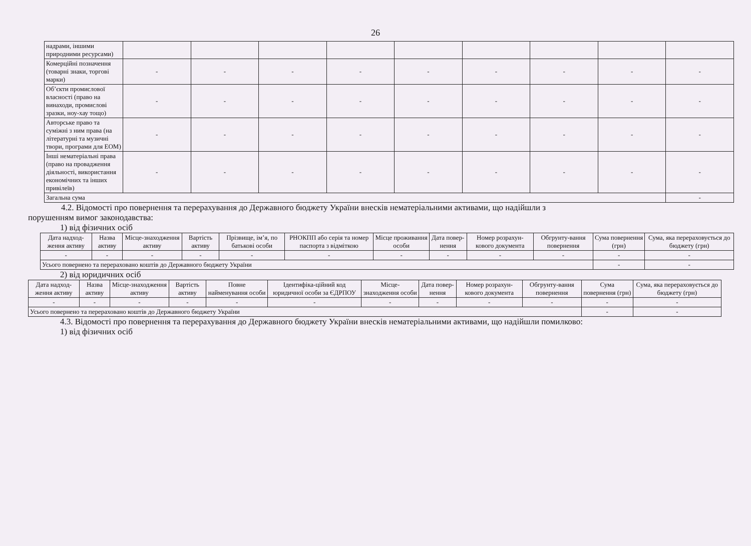26
| надрами, іншими природними ресурсами) | | | | | | | | | |
| Комерційні позначення (товарні знаки, торгові марки) | - | - | - | - | - | - | - | - | - |
| Об’єкти промислової власності (право на винаходи, промислові зразки, ноу-хау тощо) | - | - | - | - | - | - | - | - | - |
| Авторське право та суміжні з ним права (на літературні та музичні твори, програми для ЕОМ) | - | - | - | - | - | - | - | - | - |
| Інші нематеріальні права (право на провадження діяльності, використання економічних та інших привілеїв) | - | - | - | - | - | - | - | - | - |
| Загальна сума | | | | | | | | | - |
4.2. Відомості про повернення та перерахування до Державного бюджету України внесків нематеріальними активами, що надійшли з
порушенням вимог законодавства:
1) від фізичних осіб
| Дата надход-ження активу | Назва активу | Місце-знаходження активу | Вартість активу | Прізвище, ім’я, по батькові особи | РНОКПП або серія та номер паспорта з відміткою | Місце проживання особи | Дата повер-нення | Номер розрахун-кового документа | Обгрунту-вання повернення | Сума повернення (грн) | Сума, яка перераховується до бюджету (грн) |
| --- | --- | --- | --- | --- | --- | --- | --- | --- | --- | --- | --- |
| - | - | - | - | - | - | - | - | - | - | - | - |
| Усього повернено та перераховано коштів до Державного бюджету України | | | | | | | | | | - | - |
2) від юридичних осіб
| Дата надход-ження активу | Назва активу | Місце-знаходження активу | Вартість активу | Повне найменування особи | Ідентифіка-ційний код юридичної особи за ЄДРПОУ | Місце-знаходження особи | Дата повер-нення | Номер розрахун-кового документа | Обгрунту-вання повернення | Сума повернення (грн) | Сума, яка перераховується до бюджету (грн) |
| --- | --- | --- | --- | --- | --- | --- | --- | --- | --- | --- | --- |
| - | - | - | - | - | - | - | - | - | - | - | - |
| Усього повернено та перераховано коштів до Державного бюджету України | | | | | | | | | | - | - |
4.3. Відомості про повернення та перерахування до Державного бюджету України внесків нематеріальними активами, що надійшли помилково:
1) від фізичних осіб